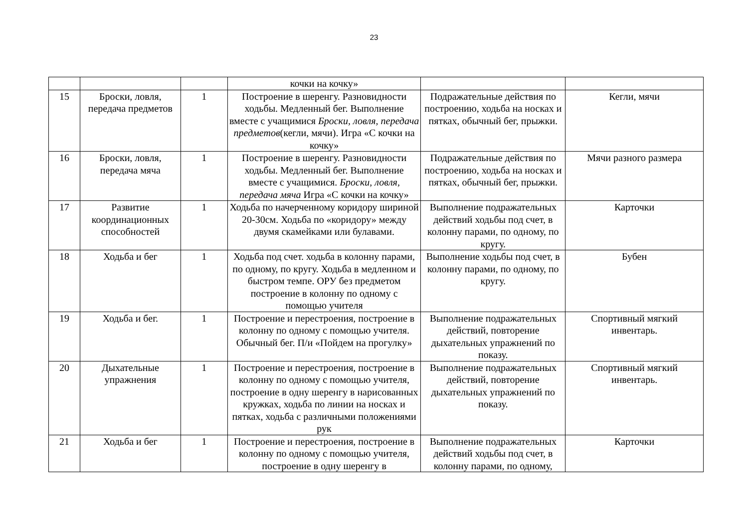23
| | | | кочки на кочку» | | |
| 15 | Броски, ловля, передача предметов | 1 | Построение в шеренгу. Разновидности ходьбы. Медленный бег. Выполнение вместе с учащимися Броски, ловля, передача предметов (кегли, мячи). Игра «С кочки на кочку» | Подражательные действия по построению, ходьба на носках и пятках, обычный бег, прыжки. | Кегли, мячи |
| 16 | Броски, ловля, передача мяча | 1 | Построение в шеренгу. Разновидности ходьбы. Медленный бег. Выполнение вместе с учащимися. Броски, ловля, передача мяча Игра «С кочки на кочку» | Подражательные действия по построению, ходьба на носках и пятках, обычный бег, прыжки. | Мячи разного размера |
| 17 | Развитие координационных способностей | 1 | Ходьба по начерченному коридору шириной 20-30см. Ходьба по «коридору» между двумя скамейками или булавами. | Выполнение подражательных действий ходьбы под счет, в колонну парами, по одному, по кругу. | Карточки |
| 18 | Ходьба и бег | 1 | Ходьба под счет. ходьба в колонну парами, по одному, по кругу. Ходьба в медленном и быстром темпе. ОРУ без предметом построение в колонну по одному с помощью учителя | Выполнение ходьбы под счет, в колонну парами, по одному, по кругу. | Бубен |
| 19 | Ходьба и бег. | 1 | Построение и перестроения, построение в колонну по одному с помощью учителя. Обычный бег. П/и «Пойдем на прогулку» | Выполнение подражательных действий, повторение дыхательных упражнений по показу. | Спортивный мягкий инвентарь. |
| 20 | Дыхательные упражнения | 1 | Построение и перестроения, построение в колонну по одному с помощью учителя, построение в одну шеренгу в нарисованных кружках, ходьба по линии на носках и пятках, ходьба с различными положениями рук | Выполнение подражательных действий, повторение дыхательных упражнений по показу. | Спортивный мягкий инвентарь. |
| 21 | Ходьба и бег | 1 | Построение и перестроения, построение в колонну по одному с помощью учителя, построение в одну шеренгу в | Выполнение подражательных действий ходьбы под счет, в колонну парами, по одному, | Карточки |